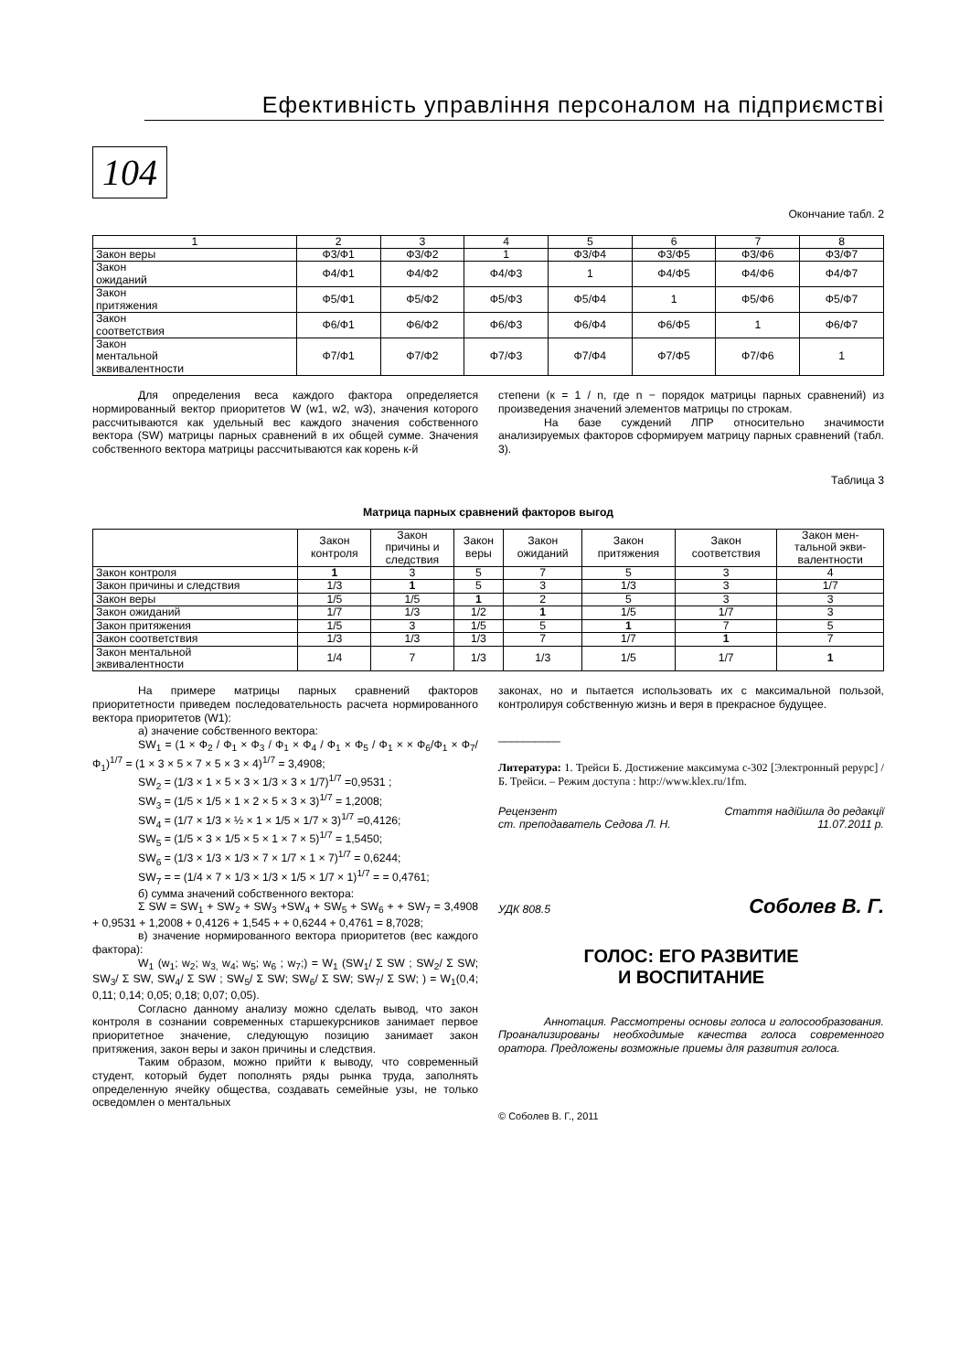Ефективність управління персоналом на підприємстві
104
Окончание табл. 2
| 1 | 2 | 3 | 4 | 5 | 6 | 7 | 8 |
| Закон веры | Ф3/Ф1 | Ф3/Ф2 | 1 | Ф3/Ф4 | Ф3/Ф5 | Ф3/Ф6 | Ф3/Ф7 |
| Закон ожиданий | Ф4/Ф1 | Ф4/Ф2 | Ф4/Ф3 | 1 | Ф4/Ф5 | Ф4/Ф6 | Ф4/Ф7 |
| Закон притяжения | Ф5/Ф1 | Ф5/Ф2 | Ф5/Ф3 | Ф5/Ф4 | 1 | Ф5/Ф6 | Ф5/Ф7 |
| Закон соответствия | Ф6/Ф1 | Ф6/Ф2 | Ф6/Ф3 | Ф6/Ф4 | Ф6/Ф5 | 1 | Ф6/Ф7 |
| Закон ментальной эквивалентности | Ф7/Ф1 | Ф7/Ф2 | Ф7/Ф3 | Ф7/Ф4 | Ф7/Ф5 | Ф7/Ф6 | 1 |
Для определения веса каждого фактора определяется нормированный вектор приоритетов W (w1, w2, w3), значения которого рассчитываются как удельный вес каждого значения собственного вектора (SW) матрицы парных сравнений в их общей сумме. Значения собственного вектора матрицы рассчитываются как корень к-й
степени (к = 1 / n, где n − порядок матрицы парных сравнений) из произведения значений элементов матрицы по строкам.
На базе суждений ЛПР относительно значимости анализируемых факторов сформируем матрицу парных сравнений (табл. 3).
Таблица 3
Матрица парных сравнений факторов выгод
| | Закон контроля | Закон причины и следствия | Закон веры | Закон ожиданий | Закон притяжения | Закон соответствия | Закон мен- тальной экви- валентности |
| Закон контроля | 1 | 3 | 5 | 7 | 5 | 3 | 4 |
| Закон причины и следствия | 1/3 | 1 | 5 | 3 | 1/3 | 3 | 1/7 |
| Закон веры | 1/5 | 1/5 | 1 | 2 | 5 | 3 | 3 |
| Закон ожиданий | 1/7 | 1/3 | 1/2 | 1 | 1/5 | 1/7 | 3 |
| Закон притяжения | 1/5 | 3 | 1/5 | 5 | 1 | 7 | 5 |
| Закон соответствия | 1/3 | 1/3 | 1/3 | 7 | 1/7 | 1 | 7 |
| Закон ментальной эквивалентности | 1/4 | 7 | 1/3 | 1/3 | 1/5 | 1/7 | 1 |
На примере матрицы парных сравнений факторов приоритетности приведем последовательность расчета нормированного вектора приоритетов (W1):
а) значение собственного вектора:
SW<sub>1</sub> = (1 × Ф<sub>2</sub> / Ф<sub>1</sub> × Ф<sub>3</sub> / Ф<sub>1</sub> × Ф<sub>4</sub> / Ф<sub>1</sub> × Ф<sub>5</sub> / Ф<sub>1</sub> × × Ф<sub>6</sub>/Ф<sub>1</sub> × Ф<sub>7</sub>/Ф<sub>1</sub>)<sup>1/7</sup> = (1 × 3 × 5 × 7 × 5 × 3 × 4)<sup>1/7</sup> = 3,4908;
SW<sub>2</sub> = (1/3 × 1 × 5 × 3 × 1/3 × 3 × 1/7)<sup>1/7</sup> =0,9531 ;
SW<sub>3</sub> = (1/5 × 1/5 × 1 × 2 × 5 × 3 × 3)<sup>1/7</sup> = 1,2008;
SW<sub>4</sub> = (1/7 × 1/3 × ½ × 1 × 1/5 × 1/7 × 3)<sup>1/7</sup> =0,4126;
SW<sub>5</sub> = (1/5 × 3 × 1/5 × 5 × 1 × 7 × 5)<sup>1/7</sup> = 1,5450;
SW<sub>6</sub> = (1/3 × 1/3 × 1/3 × 7 × 1/7 × 1 × 7)<sup>1/7</sup> = 0,6244;
SW<sub>7</sub> = = (1/4 × 7 × 1/3 × 1/3 × 1/5 × 1/7 × 1)<sup>1/7</sup> = = 0,4761;
б) сумма значений собственного вектора:
Σ SW = SW<sub>1</sub> + SW<sub>2</sub> + SW<sub>3</sub> +SW<sub>4</sub> + SW<sub>5</sub> + SW<sub>6</sub> + + SW<sub>7</sub> = 3,4908 + 0,9531 + 1,2008 + 0,4126 + 1,545 + + 0,6244 + 0,4761 = 8,7028;
в) значение нормированного вектора приоритетов (вес каждого фактора):
W<sub>1</sub> (w<sub>1</sub>; w<sub>2</sub>; w<sub>3,</sub> w<sub>4</sub>; w<sub>5</sub>; w<sub>6</sub> ; w<sub>7</sub>;) = W<sub>1</sub> (SW<sub>1</sub>/ Σ SW ; SW<sub>2</sub>/ Σ SW; SW<sub>3</sub>/ Σ SW, SW<sub>4</sub>/ Σ SW ; SW<sub>5</sub>/ Σ SW; SW<sub>6</sub>/ Σ SW; SW<sub>7</sub>/ Σ SW; ) = W<sub>1</sub>(0,4; 0,11; 0,14; 0,05; 0,18; 0,07; 0,05).
Согласно данному анализу можно сделать вывод, что закон контроля в сознании современных старшекурсников занимает первое приоритетное значение, следующую позицию занимает закон притяжения, закон веры и закон причины и следствия.
Таким образом, можно прийти к выводу, что современный студент, который будет пополнять ряды рынка труда, заполнять определенную ячейку общества, создавать семейные узы, не только осведомлен о ментальных
законах, но и пытается использовать их с максимальной пользой, контролируя собственную жизнь и веря в прекрасное будущее.
__________
Литература: 1. Трейси Б. Достижение максимума с-302 [Электронный рерурс] / Б. Трейси. – Режим доступа : http://www.klex.ru/1fm.
Рецензент
ст. преподаватель Седова Л. Н. Стаття надійшла до редакції
11.07.2011 р.
УДК 808.5 Соболев В. Г.
ГОЛОС: ЕГО РАЗВИТИЕ
И ВОСПИТАНИЕ
Аннотация. Рассмотрены основы голоса и голосообразования. Проанализированы необходимые качества голоса современного оратора. Предложены возможные приемы для развития голоса.
© Соболев В. Г., 2011